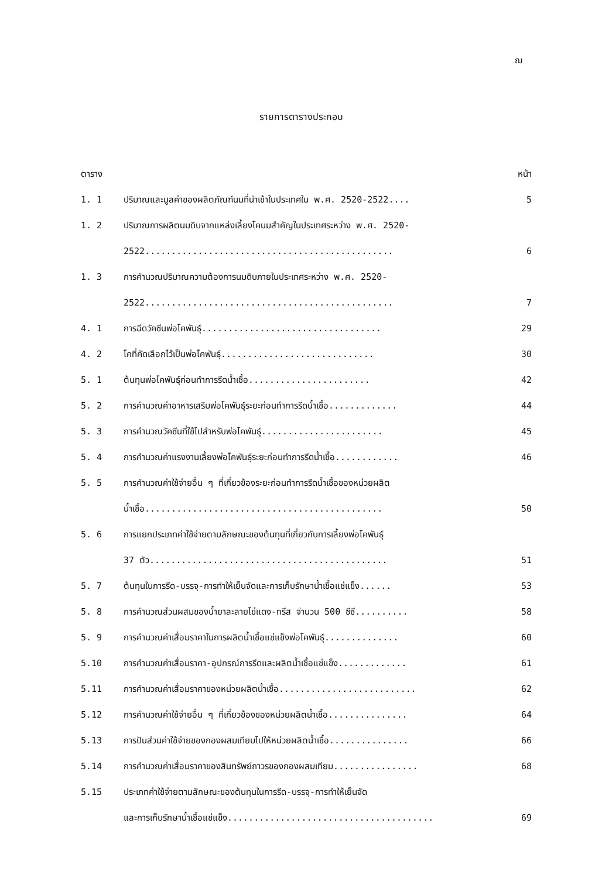ฌ
รายการตารางประกอบ
| ตาราง | | หน้า |
| --- | --- | --- |
| 1. 1 | ปริมาณและมูลค่าของผลิตภัณฑ์นมที่นำเข้าในประเทศใน พ.ศ. 2520-2522.... | 5 |
| 1. 2 | ปริมาณการผลิตนมดิบจากแหล่งเลี้ยงโคนมสำคัญในประเทศระหว่าง พ.ศ. 2520- 2522............................................... | 6 |
| 1. 3 | การคำนวณปริมาณความต้องการนมดิบภายในประเทศระหว่าง พ.ศ. 2520- 2522............................................... | 7 |
| 4. 1 | การฉีดวัคซีนพ่อโคพันธุ์.................................. | 29 |
| 4. 2 | โคที่คัดเลือกไว้เป็นพ่อโคพันธุ์............................. | 30 |
| 5. 1 | ต้นทุนพ่อโคพันธุ์ก่อนทำการรีดน้ำเชื้อ....................... | 42 |
| 5. 2 | การคำนวณค่าอาหารเสริมพ่อโคพันธุ์ระยะก่อนทำการรีดน้ำเชื้อ............. | 44 |
| 5. 3 | การคำนวณวัคซีนที่ใช้ไปสำหรับพ่อโคพันธุ์....................... | 45 |
| 5. 4 | การคำนวณค่าแรงงานเลี้ยงพ่อโคพันธุ์ระยะก่อนทำการรีดน้ำเชื้อ............ | 46 |
| 5. 5 | การคำนวณค่าใช้จ่ายอื่น ๆ ที่เกี่ยวข้องระยะก่อนทำการรีดน้ำเชื้อของหน่วยผลิต น้ำเชื้อ............................................. | 50 |
| 5. 6 | การแยกประเภทค่าใช้จ่ายตามลักษณะของต้นทุนที่เกี่ยวกับการเลี้ยงพ่อโคพันธุ์ 37 ตัว............................................. | 51 |
| 5. 7 | ต้นทุนในการรีด-บรรจุ-การทำให้เย็นจัดและการเก็บรักษาน้ำเชื้อแช่แข็ง...... | 53 |
| 5. 8 | การคำนวณส่วนผสมของน้ำยาละลายไข่แดง-ทรีส จำนวน 500 ซีซี.......... | 58 |
| 5. 9 | การคำนวณค่าเสื่อมราคาในการผลิตน้ำเชื้อแช่แข็งพ่อโคพันธุ์.............. | 60 |
| 5.10 | การคำนวณค่าเสื่อมราคา-อุปกรณ์การรีดและผลิตน้ำเชื้อแช่แข็ง............. | 61 |
| 5.11 | การคำนวณค่าเสื่อมราคาของหน่วยผลิตน้ำเชื้อ.......................... | 62 |
| 5.12 | การคำนวณค่าใช้จ่ายอื่น ๆ ที่เกี่ยวข้องของหน่วยผลิตน้ำเชื้อ............... | 64 |
| 5.13 | การปันส่วนค่าใช้จ่ายของกองผสมเทียมไปให้หน่วยผลิตน้ำเชื้อ............... | 66 |
| 5.14 | การคำนวณค่าเสื่อมราคาของสินทรัพย์ถาวรของกองผสมเทียม................ | 68 |
| 5.15 | ประเภทค่าใช้จ่ายตามลักษณะของต้นทุนในการรีด-บรรจุ-การทำให้เย็นจัด และการเก็บรักษาน้ำเชื้อแช่แข็ง....................................... | 69 |